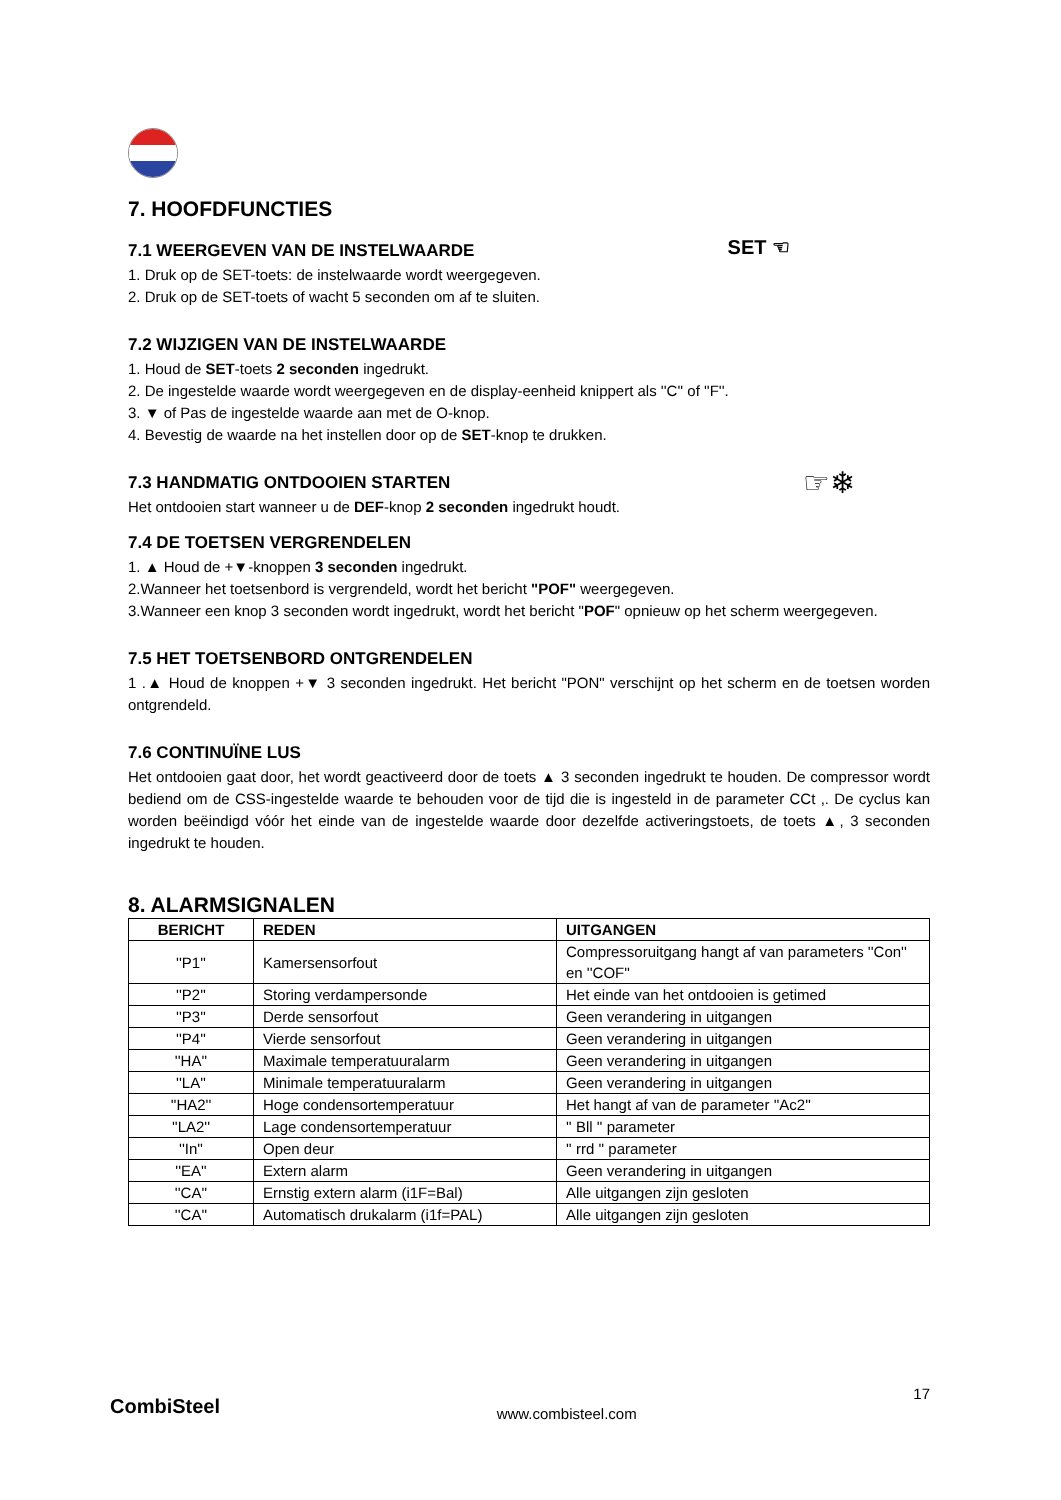7. HOOFDFUNCTIES
7.1 WEERGEVEN VAN DE INSTELWAARDE
1. Druk op de SET-toets: de instelwaarde wordt weergegeven.
2. Druk op de SET-toets of wacht 5 seconden om af te sluiten.
SET ☜
7.2 WIJZIGEN VAN DE INSTELWAARDE
1. Houd de SET-toets 2 seconden ingedrukt.
2. De ingestelde waarde wordt weergegeven en de display-eenheid knippert als ''C'' of ''F''.
3. ▼ of Pas de ingestelde waarde aan met de O-knop.
4. Bevestig de waarde na het instellen door op de SET-knop te drukken.
7.3 HANDMATIG ONTDOOIEN STARTEN
Het ontdooien start wanneer u de DEF-knop 2 seconden ingedrukt houdt.
☞❄
7.4 DE TOETSEN VERGRENDELEN
1. ▲ Houd de +▼-knoppen 3 seconden ingedrukt.
2.Wanneer het toetsenbord is vergrendeld, wordt het bericht "POF" weergegeven.
3.Wanneer een knop 3 seconden wordt ingedrukt, wordt het bericht "POF" opnieuw op het scherm weergegeven.
7.5 HET TOETSENBORD ONTGRENDELEN
1 .▲ Houd de knoppen +▼ 3 seconden ingedrukt. Het bericht "PON" verschijnt op het scherm en de toetsen worden ontgrendeld.
7.6 CONTINUÏNE LUS
Het ontdooien gaat door, het wordt geactiveerd door de toets ▲ 3 seconden ingedrukt te houden. De compressor wordt bediend om de CSS-ingestelde waarde te behouden voor de tijd die is ingesteld in de parameter CCt ,. De cyclus kan worden beëindigd vóór het einde van de ingestelde waarde door dezelfde activeringstoets, de toets ▲, 3 seconden ingedrukt te houden.
8. ALARMSIGNALEN
| BERICHT | REDEN | UITGANGEN |
| --- | --- | --- |
| ''P1'' | Kamersensorfout | Compressoruitgang hangt af van parameters ''Con'' en ''COF'' |
| ''P2'' | Storing verdampersonde | Het einde van het ontdooien is getimed |
| ''P3'' | Derde sensorfout | Geen verandering in uitgangen |
| ''P4'' | Vierde sensorfout | Geen verandering in uitgangen |
| ''HA'' | Maximale temperatuuralarm | Geen verandering in uitgangen |
| ''LA'' | Minimale temperatuuralarm | Geen verandering in uitgangen |
| ''HA2'' | Hoge condensortemperatuur | Het hangt af van de parameter ''Ac2'' |
| ''LA2'' | Lage condensortemperatuur | '' Bll '' parameter |
| ''In'' | Open deur | '' rrd '' parameter |
| ''EA'' | Extern alarm | Geen verandering in uitgangen |
| ''CA'' | Ernstig extern alarm (i1F=Bal) | Alle uitgangen zijn gesloten |
| ''CA'' | Automatisch drukalarm (i1f=PAL) | Alle uitgangen zijn gesloten |
CombiSteel www.combisteel.com 17